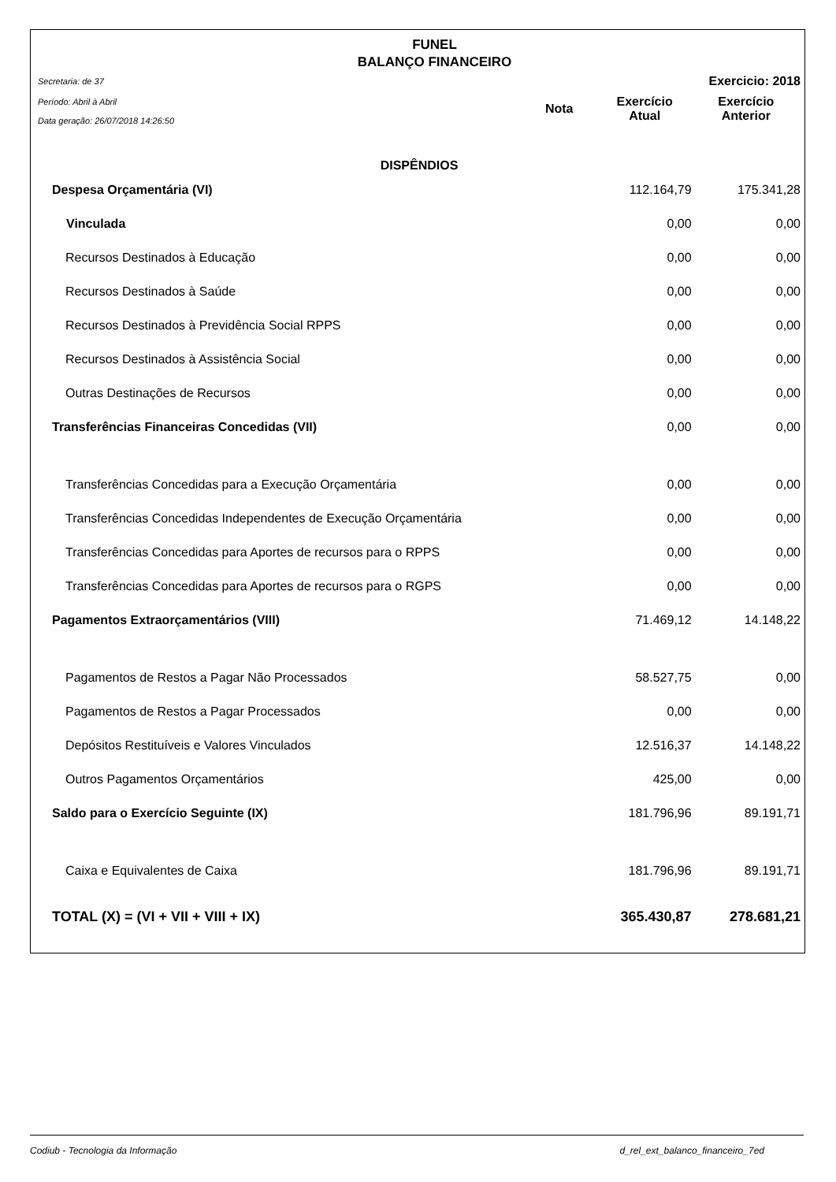FUNEL
BALANÇO FINANCEIRO
| Secretaria: de 37 | | | Exercicio: 2018 |
| Período: Abril à Abril Data geração: 26/07/2018 14:26:50 | Nota | Exercício Atual | Exercício Anterior |
| DISPÊNDIOS | | | |
| Despesa Orçamentária (VI) | | 112.164,79 | 175.341,28 |
| Vinculada | | 0,00 | 0,00 |
| Recursos Destinados à Educação | | 0,00 | 0,00 |
| Recursos Destinados à Saúde | | 0,00 | 0,00 |
| Recursos Destinados à Previdência Social RPPS | | 0,00 | 0,00 |
| Recursos Destinados à Assistência Social | | 0,00 | 0,00 |
| Outras Destinações de Recursos | | 0,00 | 0,00 |
| Transferências Financeiras Concedidas (VII) | | 0,00 | 0,00 |
| Transferências Concedidas para a Execução Orçamentária | | 0,00 | 0,00 |
| Transferências Concedidas Independentes de Execução Orçamentária | | 0,00 | 0,00 |
| Transferências Concedidas para Aportes de recursos para o RPPS | | 0,00 | 0,00 |
| Transferências Concedidas para Aportes de recursos para o RGPS | | 0,00 | 0,00 |
| Pagamentos Extraorçamentários (VIII) | | 71.469,12 | 14.148,22 |
| Pagamentos de Restos a Pagar Não Processados | | 58.527,75 | 0,00 |
| Pagamentos de Restos a Pagar Processados | | 0,00 | 0,00 |
| Depósitos Restituíveis e Valores Vinculados | | 12.516,37 | 14.148,22 |
| Outros Pagamentos Orçamentários | | 425,00 | 0,00 |
| Saldo para o Exercício Seguinte (IX) | | 181.796,96 | 89.191,71 |
| Caixa e Equivalentes de Caixa | | 181.796,96 | 89.191,71 |
| TOTAL (X) = (VI + VII + VIII + IX) | | 365.430,87 | 278.681,21 |
Codiub - Tecnologia da Informação d_rel_ext_balanco_financeiro_7ed